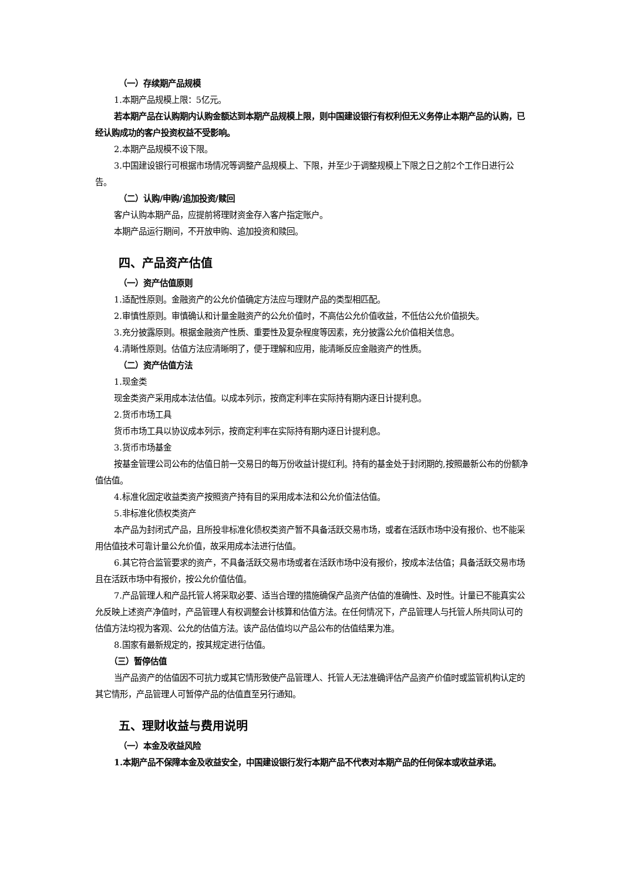（一）存续期产品规模
1.本期产品规模上限：5亿元。
若本期产品在认购期内认购金额达到本期产品规模上限，则中国建设银行有权利但无义务停止本期产品的认购，已经认购成功的客户投资权益不受影响。
2.本期产品规模不设下限。
3.中国建设银行可根据市场情况等调整产品规模上、下限，并至少于调整规模上下限之日之前2个工作日进行公告。
（二）认购/申购/追加投资/赎回
客户认购本期产品，应提前将理财资金存入客户指定账户。
本期产品运行期间，不开放申购、追加投资和赎回。
四、产品资产估值
（一）资产估值原则
1.适配性原则。金融资产的公允价值确定方法应与理财产品的类型相匹配。
2.审慎性原则。审慎确认和计量金融资产的公允价值时，不高估公允价值收益，不低估公允价值损失。
3.充分披露原则。根据金融资产性质、重要性及复杂程度等因素，充分披露公允价值相关信息。
4.清晰性原则。估值方法应清晰明了，便于理解和应用，能清晰反应金融资产的性质。
（二）资产估值方法
1.现金类
现金类资产采用成本法估值。以成本列示，按商定利率在实际持有期内逐日计提利息。
2.货币市场工具
货币市场工具以协议成本列示，按商定利率在实际持有期内逐日计提利息。
3.货币市场基金
按基金管理公司公布的估值日前一交易日的每万份收益计提红利。持有的基金处于封闭期的,按照最新公布的份额净值估值。
4.标准化固定收益类资产按照资产持有目的采用成本法和公允价值法估值。
5.非标准化债权类资产
本产品为封闭式产品，且所投非标准化债权类资产暂不具备活跃交易市场，或者在活跃市场中没有报价、也不能采用估值技术可靠计量公允价值，故采用成本法进行估值。
6.其它符合监管要求的资产，不具备活跃交易市场或者在活跃市场中没有报价，按成本法估值；具备活跃交易市场且在活跃市场中有报价，按公允价值估值。
7.产品管理人和产品托管人将采取必要、适当合理的措施确保产品资产估值的准确性、及时性。计量已不能真实公允反映上述资产净值时，产品管理人有权调整会计核算和估值方法。在任何情况下，产品管理人与托管人所共同认可的估值方法均视为客观、公允的估值方法。该产品估值均以产品公布的估值结果为准。
8.国家有最新规定的，按其规定进行估值。
（三）暂停估值
当产品资产的估值因不可抗力或其它情形致使产品管理人、托管人无法准确评估产品资产价值时或监管机构认定的其它情形，产品管理人可暂停产品的估值直至另行通知。
五、理财收益与费用说明
（一）本金及收益风险
1.本期产品不保障本金及收益安全，中国建设银行发行本期产品不代表对本期产品的任何保本或收益承诺。